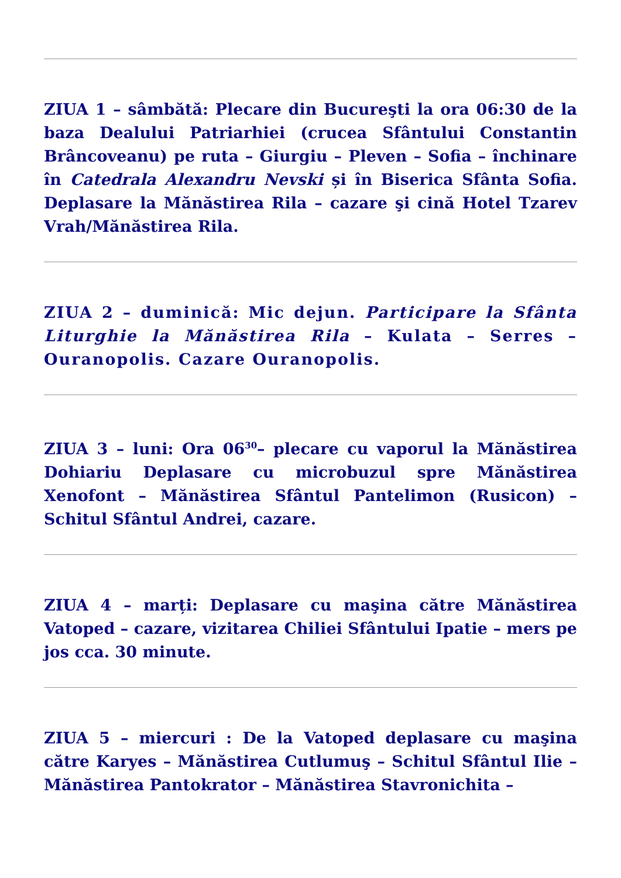ZIUA 1 – sâmbătă: Plecare din Bucureşti la ora 06:30 de la baza Dealului Patriarhiei (crucea Sfântului Constantin Brâncoveanu) pe ruta – Giurgiu – Pleven – Sofia – închinare în Catedrala Alexandru Nevski și în Biserica Sfânta Sofia. Deplasare la Mănăstirea Rila – cazare şi cină Hotel Tzarev Vrah/Mănăstirea Rila.
ZIUA 2 – duminică: Mic dejun. Participare la Sfânta Liturghie la Mănăstirea Rila – Kulata – Serres – Ouranopolis. Cazare Ouranopolis.
ZIUA 3 – luni: Ora 06<sup>30</sup>– plecare cu vaporul la Mănăstirea Dohiariu Deplasare cu microbuzul spre Mănăstirea Xenofont – Mănăstirea Sfântul Pantelimon (Rusicon) – Schitul Sfântul Andrei, cazare.
ZIUA 4 – marți: Deplasare cu maşina către Mănăstirea Vatoped – cazare, vizitarea Chiliei Sfântului Ipatie – mers pe jos cca. 30 minute.
ZIUA 5 – miercuri : De la Vatoped deplasare cu maşina către Karyes – Mănăstirea Cutlumuş – Schitul Sfântul Ilie – Mănăstirea Pantokrator – Mănăstirea Stavronichita –